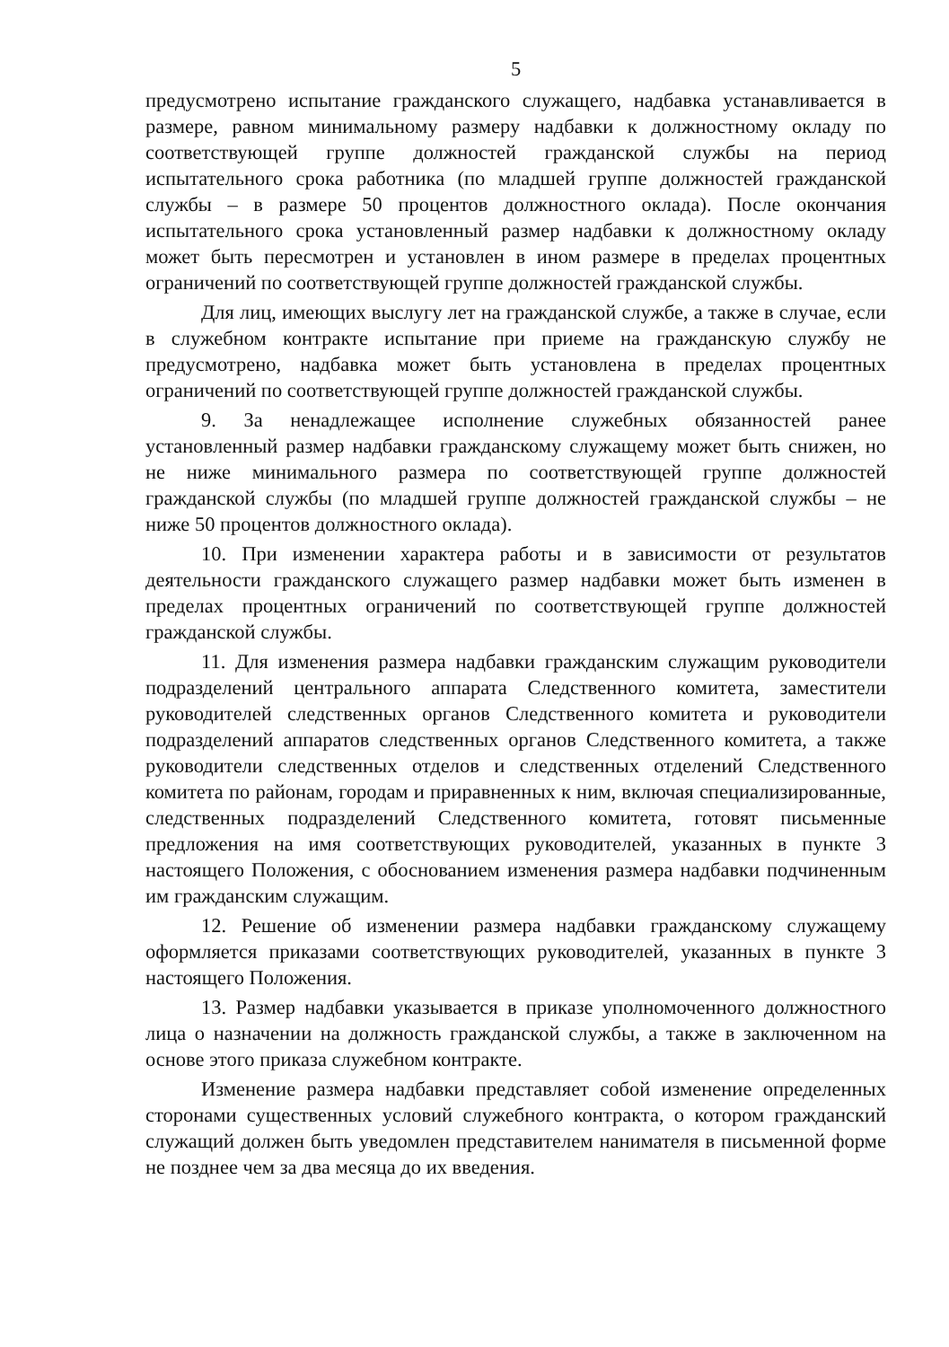5
предусмотрено испытание гражданского служащего, надбавка устанавливается в размере, равном минимальному размеру надбавки к должностному окладу по соответствующей группе должностей гражданской службы на период испытательного срока работника (по младшей группе должностей гражданской службы – в размере 50 процентов должностного оклада). После окончания испытательного срока установленный размер надбавки к должностному окладу может быть пересмотрен и установлен в ином размере в пределах процентных ограничений по соответствующей группе должностей гражданской службы.
Для лиц, имеющих выслугу лет на гражданской службе, а также в случае, если в служебном контракте испытание при приеме на гражданскую службу не предусмотрено, надбавка может быть установлена в пределах процентных ограничений по соответствующей группе должностей гражданской службы.
9. За ненадлежащее исполнение служебных обязанностей ранее установленный размер надбавки гражданскому служащему может быть снижен, но не ниже минимального размера по соответствующей группе должностей гражданской службы (по младшей группе должностей гражданской службы – не ниже 50 процентов должностного оклада).
10. При изменении характера работы и в зависимости от результатов деятельности гражданского служащего размер надбавки может быть изменен в пределах процентных ограничений по соответствующей группе должностей гражданской службы.
11. Для изменения размера надбавки гражданским служащим руководители подразделений центрального аппарата Следственного комитета, заместители руководителей следственных органов Следственного комитета и руководители подразделений аппаратов следственных органов Следственного комитета, а также руководители следственных отделов и следственных отделений Следственного комитета по районам, городам и приравненных к ним, включая специализированные, следственных подразделений Следственного комитета, готовят письменные предложения на имя соответствующих руководителей, указанных в пункте 3 настоящего Положения, с обоснованием изменения размера надбавки подчиненным им гражданским служащим.
12. Решение об изменении размера надбавки гражданскому служащему оформляется приказами соответствующих руководителей, указанных в пункте 3 настоящего Положения.
13. Размер надбавки указывается в приказе уполномоченного должностного лица о назначении на должность гражданской службы, а также в заключенном на основе этого приказа служебном контракте.
Изменение размера надбавки представляет собой изменение определенных сторонами существенных условий служебного контракта, о котором гражданский служащий должен быть уведомлен представителем нанимателя в письменной форме не позднее чем за два месяца до их введения.